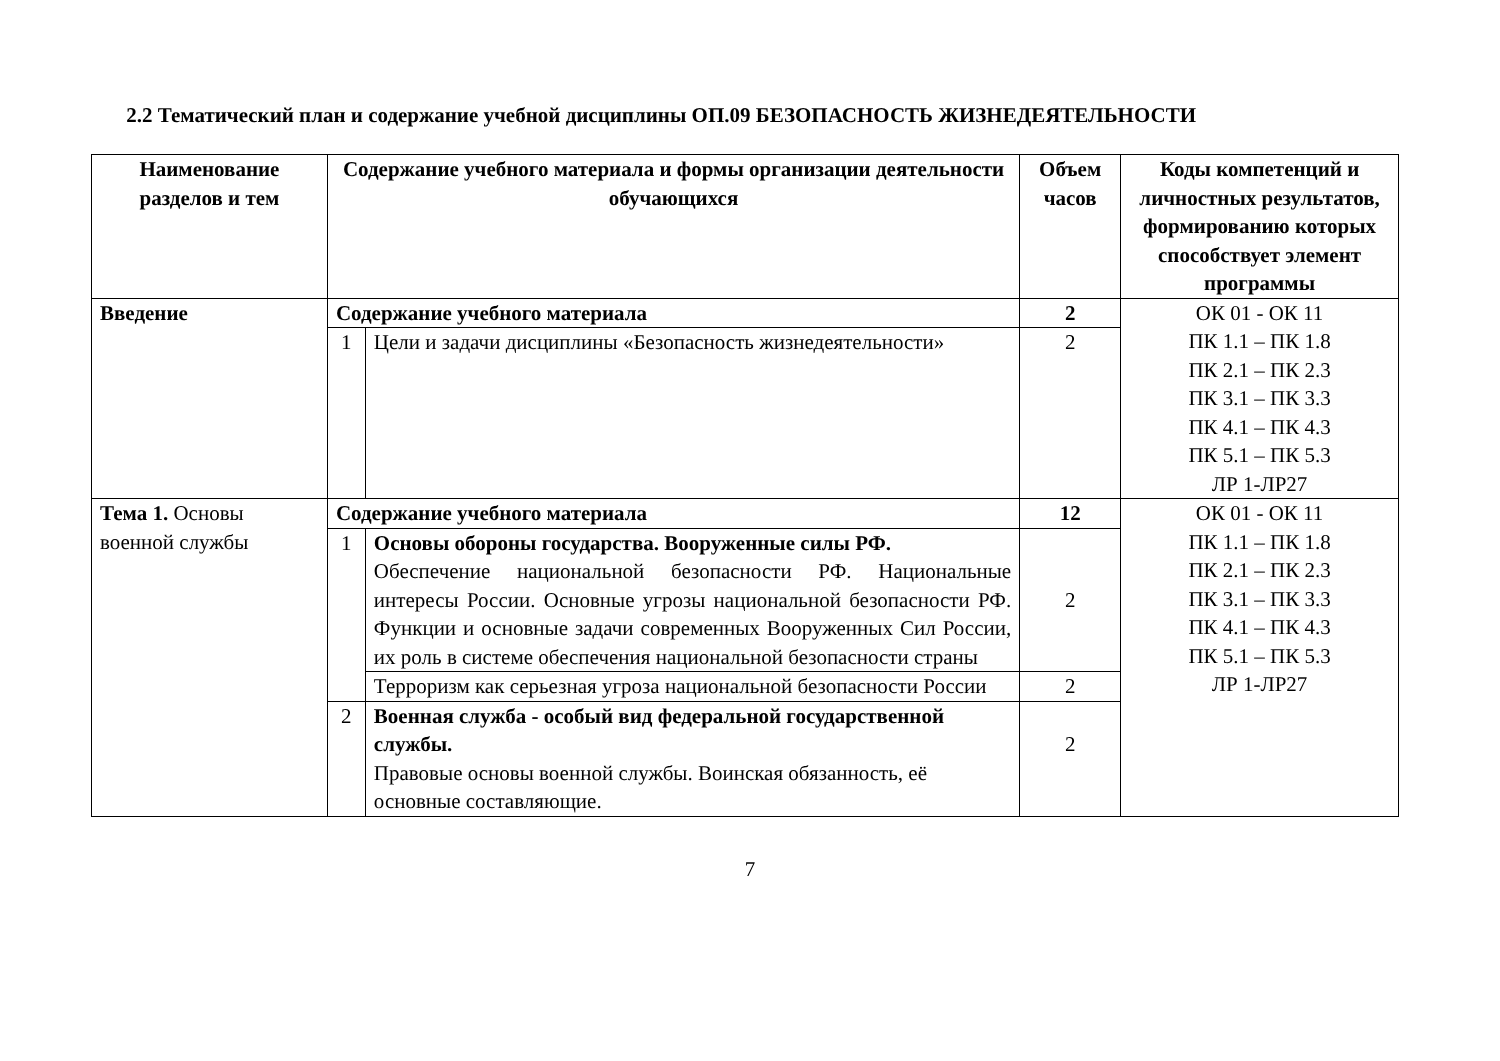2.2 Тематический план и содержание учебной дисциплины ОП.09 БЕЗОПАСНОСТЬ ЖИЗНЕДЕЯТЕЛЬНОСТИ
| Наименование разделов и тем | Содержание учебного материала и формы организации деятельности обучающихся | | Объем часов | Коды компетенций и личностных результатов, формированию которых способствует элемент программы |
| --- | --- | --- | --- | --- |
| Введение | Содержание учебного материала | | 2 | ОК 01 - ОК 11 ПК 1.1 – ПК 1.8 ПК 2.1 – ПК 2.3 ПК 3.1 – ПК 3.3 ПК 4.1 – ПК 4.3 ПК 5.1 – ПК 5.3 ЛР 1-ЛР27 |
| | 1 | Цели и задачи дисциплины «Безопасность жизнедеятельности» | 2 | |
| Тема 1. Основы военной службы | Содержание учебного материала | | 12 | ОК 01 - ОК 11 ПК 1.1 – ПК 1.8 ПК 2.1 – ПК 2.3 ПК 3.1 – ПК 3.3 ПК 4.1 – ПК 4.3 ПК 5.1 – ПК 5.3 ЛР 1-ЛР27 |
| | 1 | Основы обороны государства. Вооруженные силы РФ. Обеспечение национальной безопасности РФ. Национальные интересы России. Основные угрозы национальной безопасности РФ. Функции и основные задачи современных Вооруженных Сил России, их роль в системе обеспечения национальной безопасности страны | 2 | |
| | | Терроризм как серьезная угроза национальной безопасности России | 2 | |
| | 2 | Военная служба - особый вид федеральной государственной службы. Правовые основы военной службы. Воинская обязанность, её основные составляющие. | 2 | |
7